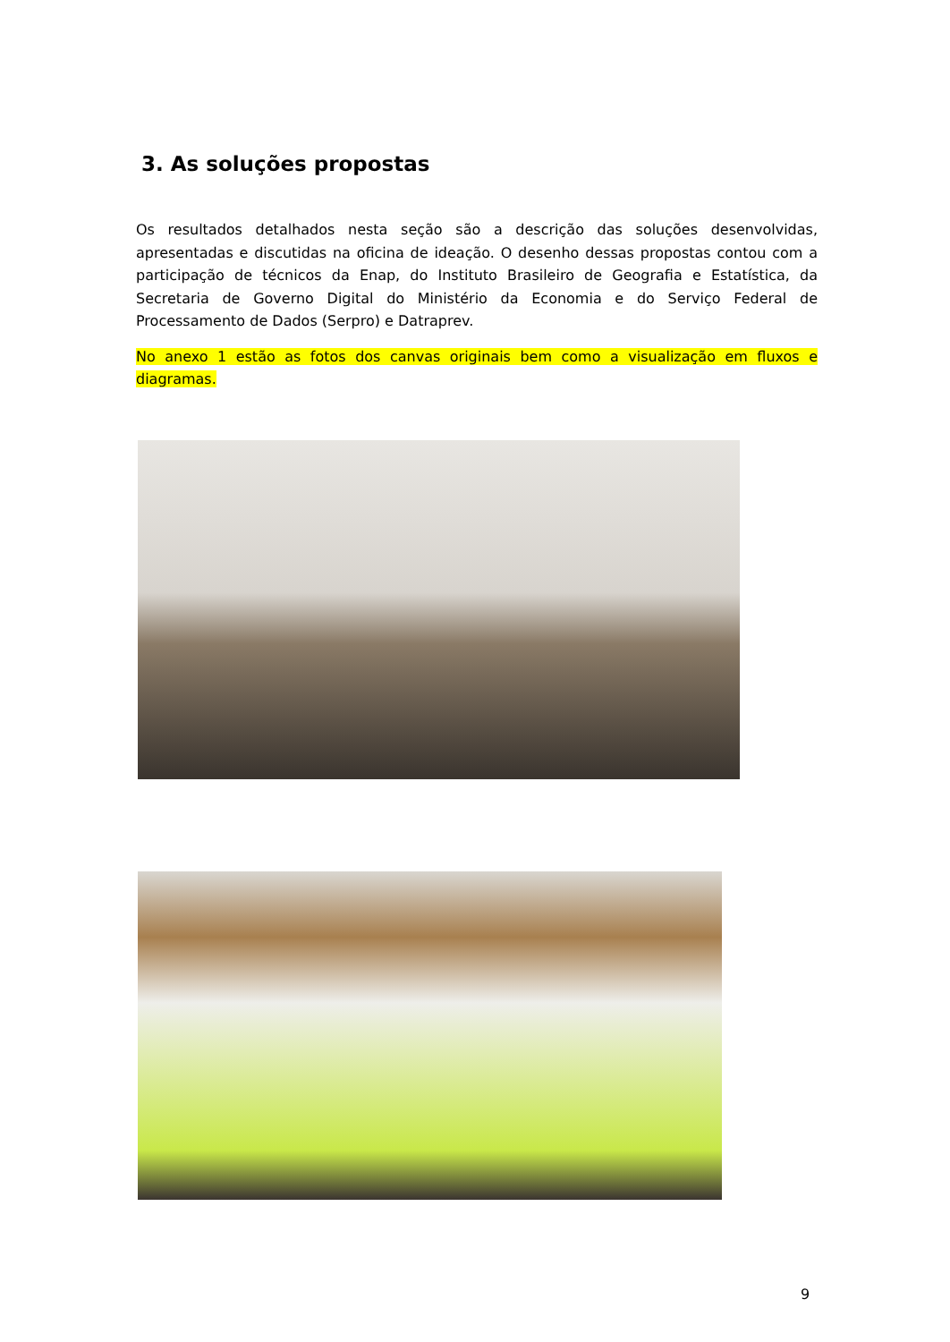3. As soluções propostas
Os resultados detalhados nesta seção são a descrição das soluções desenvolvidas, apresentadas e discutidas na oficina de ideação. O desenho dessas propostas contou com a participação de técnicos da Enap, do Instituto Brasileiro de Geografia e Estatística, da Secretaria de Governo Digital do Ministério da Economia e do Serviço Federal de Processamento de Dados (Serpro) e Datraprev.
No anexo 1 estão as fotos dos canvas originais bem como a visualização em fluxos e diagramas.
9